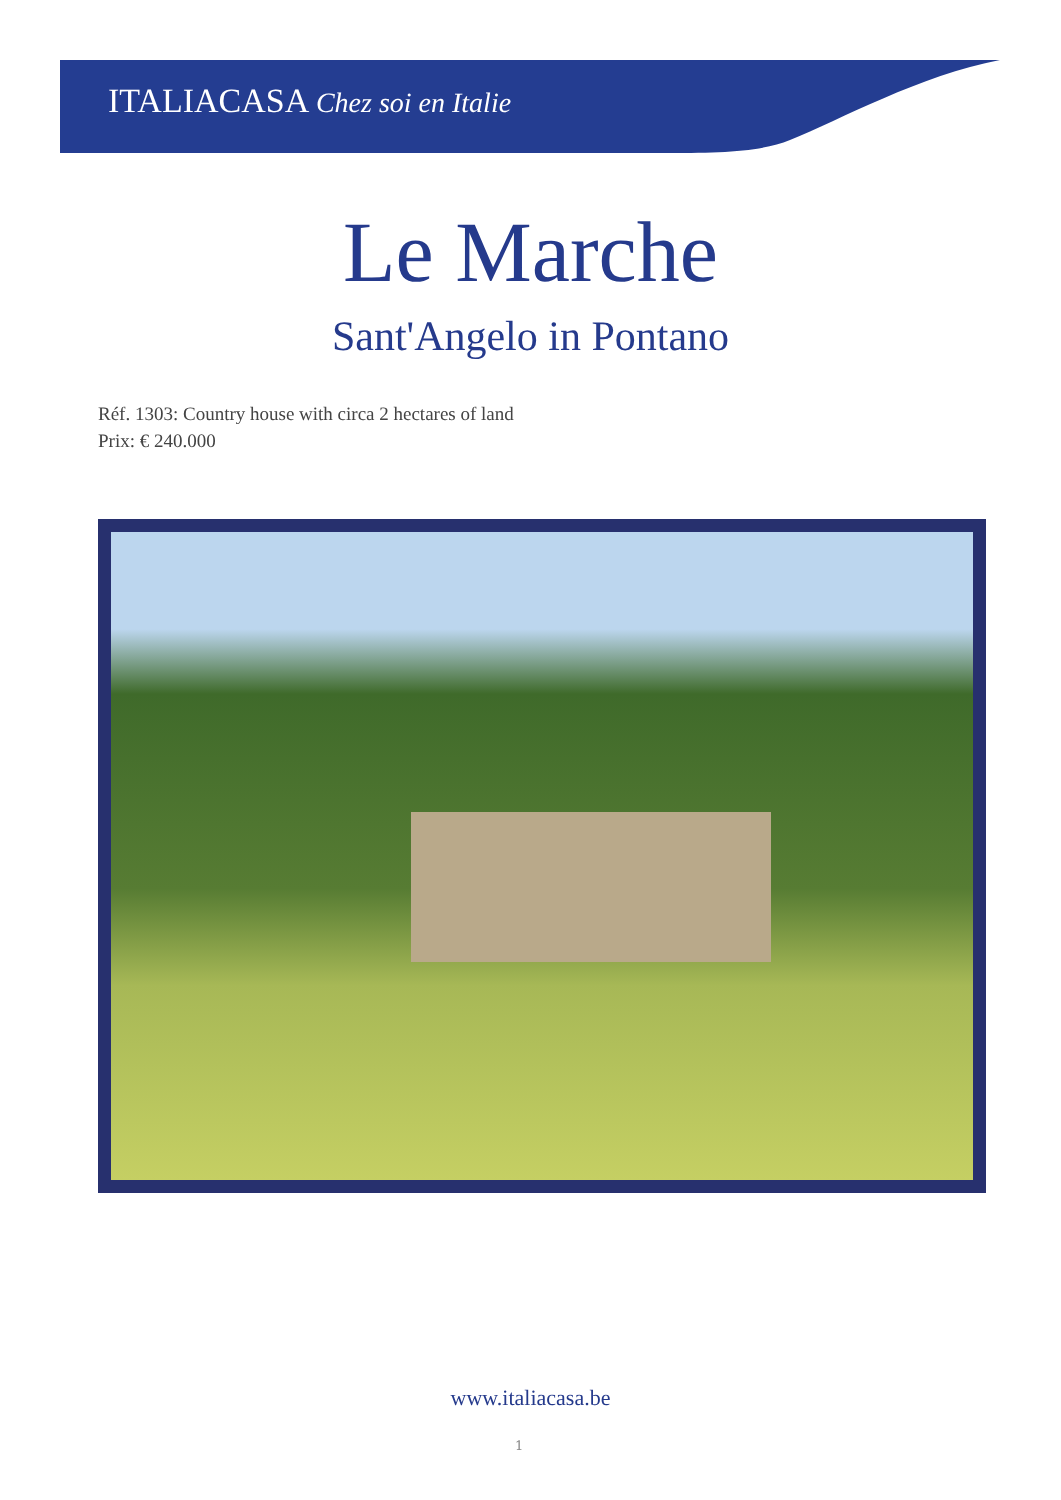ITALIACASA Chez soi en Italie
Le Marche
Sant'Angelo in Pontano
Réf. 1303: Country house with circa 2 hectares of land
Prix: € 240.000
www.italiacasa.be
1